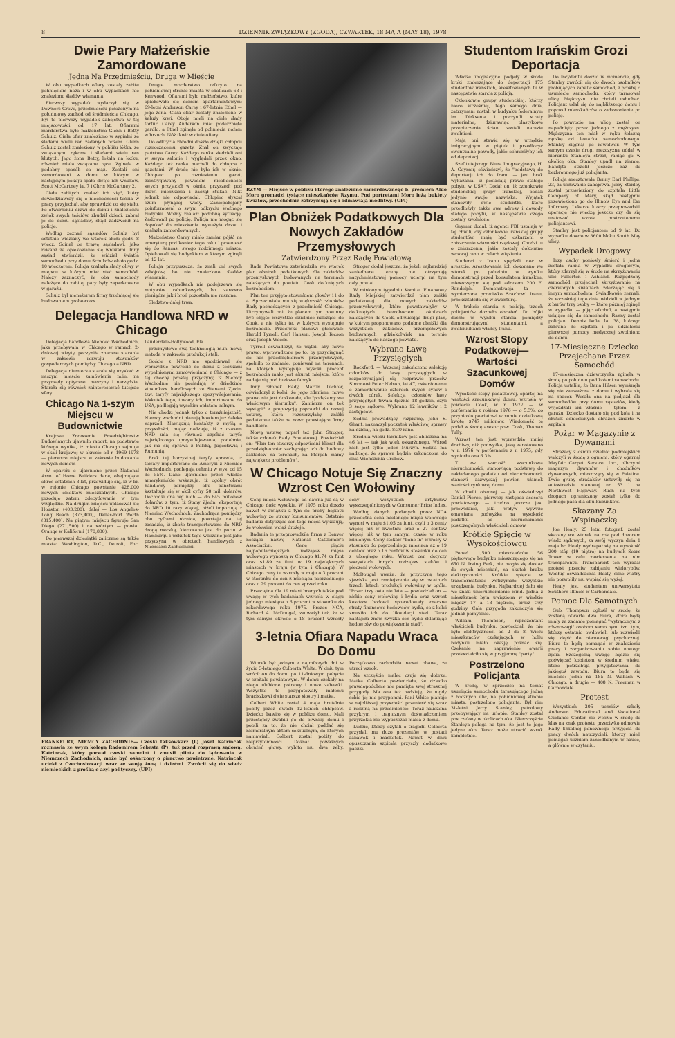8 DZIENNIK ZWIĄZKOWY (ZGODA), CZWARTEK, 18 MAJA (MAY 18), 1978
Dwie Pary Małżeńskie Zamordowane
Jedna Na Przedmieściu, Druga w Mieście
W obu wypadkach ofiary zostały zabite pchnięciem noża i w obu wypadkach nie znaleziono śladów włamania.
Pierwszy wypadek wydarzył się w Downers Grove, przedmieściu położonym na południowy zachód od śródmieścia Chicago. Był to pierwszy wypadek zabójstwa w tej miejscowości od 17 lat. Ofiarami morderstwa było małżeństwo Glenn i Betty Schulz. Ciała ofiar znaleziono w sypialni ze śladami wielu ran zadanych nożem. Glenn Schulz został znaleziony w pobliżu łóżka, ze związanymi rękoma i śladami wielu ran kłutych. Jego żona Betty, leżała na łóżku, również miała związane ręce. Zginęła w podobny sposób co mąż. Zostali oni zamordowani w domu w którym w następnym pokoju spało dwoje ich wnuków, Scott McCartney lat 7 i Chris McCartney 2.
Ciała zabitych znalazł ich zięć, który dowiedziawszy się o nieobecności teścia w pracy przyjechał, aby sprawdzić co się stało. Po otworzeniu drzwi do domu i znalezieniu zwłok swych teściów, zbudził dzieci, zabrał je do domu sąsiadów, skąd zadzwonił na policję.
Według zeznań sąsiadów Schulz był ostatnio widziany we wtorek około godz. 8 wiecz. Ścinał on trawę sąsiadowi, jako rewanż za opiekowanie się wnukami. Inny sąsiad stwierdził, że widział światła samochodu przy domu Schulzów około godz. 10 wieczorem. Policja znalazła ślady oliwy w miejscu w którym miał stać samochód. Należy zaznaczyć, że oba samochody należące do zabitej pary były zaparkowane w garażu.
Schulz był menażerem firmy trudniącej się budowaniem grobowców.
Drugie morderstwo odkryto na południowej stronie miasta w okolicach 63 i Kenwood. Ofiarami było małżeństwo, które opiekowało się domem apartamentowym: 69-letni Anderson Carey i 67-letnia Ethel — jego żona. Ciała ofiar zostały znalezione w kałuży krwi. Oboje mieli na ciele ślady tortur. Carey Anderson miał poderżnięte gardło, a Ethel zginęła od pchnięcia nożem w brzuch. Nóż tkwił w ciele ofiary.
Do odkrycia zbrodni doszło dzięki chłopcu roznoszącemu gazety. Znał on zwyczaje państwa Carey. Każdego ranka siedzieli oni w swym salonie i wyglądali przez okno. Każdego też ranka machali do chłopca z gazetami. W środę nie było ich w oknie. Chłopiec po rozniesieniu gazet, zaintrygowany powodem nieobecności swych przyjaciół w oknie, przyszedł pod drzwi mieszkania i zaczął stukać. Nikt jednak nie odpowiadał. Chłopiec słyszał szum płynącej wody. Zaniepokojony poinformował o swym odkryciu woźnego budynku. Woźny znalazł podobną sytuację. Zadzwonił po policję. Policja nie mogąc się dopukać do mieszkania wyważyła drzwi i znalazła zamordowanych.
Małżeństwo Carey miało zamiar pójść na emeryturę pod koniec tego roku i przenieść się do Kansas, swego rodzinnego miasta. Opiekowali się budynkiem w którym zginęli od 12 lat.
Policja przypuszcza, że znali oni swych zabójców, bo nie znaleziono śladów włamania.
W obu wypadkach nie podejrzewa się motywów rabunkowych, bo zarówno pieniądze jak i broń pozostała nie ruszona.
Śledztwo dalej trwa.
Delegacja Handlowa NRD w Chicago
Delegacja handlowa Niemiec Wschodnich, jaka przebywała w Chicago w ramach 2-dniowej wizyty, poczyniła znaczne starania w zakresie rozwoju stosunków gospodarczych pomiędzy Chicago a NRD.
Delegacja niemiecka starała się uzyskać w naszym mieście zamówienia m.in. na przyrządy optyczne, maszyny i narzędzia. Starała się również zainteresować tutejsze sfery
Chicago Na 1-szym Miejscu w Budownictwie
Krajowe Zrzeszenie Przedsiębiorstw Budowlanych ujawniło raport, na podstawie którego wynika, iż miasta Chicago zajmuje w skali krajowej w okresie od r. 1969-1978 — pierwsze miejsce w zakresie budowania nowych domów.
W oparciu o ujawnione przez National Assn. of Home Builders dane, obejmujące okres ostatnich 8 lat, przewiduje się, iż w br. w rejonie Chicago powstanie 428,000 nowych obiektów mieszkalnych. Chicago przoduje zatem zdecydowanie w tym względzie. Na drugim miejscu uplasował się Houston (403,200), dalej — Los Angeles-Long Beach (373,400), Dallas-Fort Worth (315,400). Na piątym miejscu figuruje San Diego (271,500) i na szóstym — powiat Orange w Kalifornii (170,800).
Do pierwszej dziesiątki zaliczane są także miasta: Washington, D.C., Detroit, Fort Lauderdale-Hollywood, Fla.
przemysłowe swą technologią m.in. nową metodą w zakresie produkcji stali.
Goście z NRD nie spodziewali się wprawdzie powrócić do domu z teczkami wypełnionymi zamówieniami z Chicago — z tej choćby prostej przyczyny, iż Niemcy Wschodnie nie posiadają w dziedzinie stosunków handlowych ze Stanami Zjedn. tzw. taryfy największego uprzywilejowania. Wskutek tego, towary ich, importowane do USA, podlegają wysokim opłatom celnym.
Nie chodzi jednak tylko o teraźniejszość. Niemcy wschodni planują bowiem już daleko naprzód. Nawiązują kontakty z myślą o przyszłości, mając nadzieję, iż z czasem NRD uda się również uzyskać taryfę największego uprzywilejowania, podobnie, jak ma się sprawa z Polską, Jugosławią i Rumunią.
Brak tej korzystnej taryfy sprawia, iż towary importowane do Ameryki z Niemiec Wschodnich, podlegają cełeniu w wys. od 15 do 55%. Dane ujawnione przez władze amerykańskie wskazują, iż ogólny obrót handlowy pomiędzy obu państwami kształtuje się w okół cyfry 50 mil. dolarów. Dochodzi ona wg nich — do 645 milionów dolarów, z tym, iż Stany Zjedn. eksportują do NRD 10 razy więcej, niżeli importują z Niemiec Wschodnich. Zachodząca pomiędzy obu cyframi różnica, powstaje na tej zasadzie, iż zboże transportowane do NRD drogą morską, kierowane jest do portu w Hamburgu i wskutek tego wliczane jest jako przyczyna w obrotach handlowych z Niemcami Zachodnimi.
FRANKFURT, NIEMCY ZACHODNIE— Czeski taksówkarz (L) Josef Katrincak rozmawia ze swym kolegą Radomirem Sebesta (P), tuż przed rozprawą sądową. Katrincak, który porwał czeski samolot i zmusił pilota do lądowania w Niemczech Zachodnich, może być oskarżony o piractwo powietrzne. Katrincak uciekł z Czechosłowacji wraz ze swoją żoną i dziećmi. Zwrócił się do władz niemieckich z prośbą o azyl polityczny. (UPI)
RZYM — Miejsce w pobliżu którego znaleziono zamordowanego b. premiera Aldo Moro gromadzi tysiące mieszkańców Rzymu. Pod portretami Moro leżą bukiety kwiatów, przechodnie zatrzymują się i odmawiają modlitwy. (UPI)
Plan Obniżek Podatkowych Dla Nowych Zakładów Przemysłowych
Zatwierdzony Przez Radę Powiatową
Rada Powiatowa zatwierdziła we wtorek plan obniżek podatkowych dla zakładów przemysłowych budowanych na terenach należących do powiatu Cook dotkniętych bezrobociem.
Plan ten przyjęto stosunkiem głosów 11 do 4. Sprzeciwiała mu się większość członków Rady pochodzących z przedmieść Chicago. Utrzymywali oni, że planem tym powinny być objęte wszystkie dzielnice należące do Cook, a nie tylko te, w których występuje bezrobocie. Przeciwko planowi głosowali: Harold Tyrrell, Carl Hansen, Joseph Tecson oraz Joseph Woods.
Tyrrell oświadczył, że wątpi, aby nowe prawo, wprowadzone po to, by przyciągnąć do nas przedsiębiorców przemysłowych, spełniło to zadanie, ponieważ na terenach, na których występuje wysoki procent bezrobocia mało jest akurat miejsca, które nadaje się pod budowę fabryk.
Inny członek Rady, Martin Tuchow, oświadczył z kolei, że jego zdaniem, nowe prawo nie jest doskonałe, ale "podążamy we właściwym kierunku". Zamierza on też wystąpić z propozycją poprawki do nowej ustawy, która rozszerzyłaby zniżki podatkowe także na nowo powstające firmy handlowe.
Nową ustawę poparł też John Stroger, także członek Rady Powiatowej. Powiedział on: "Plan ten stworzy odpowiedni klimat dla przedsiębiorców zachęcając ich do budowy zakładów na terenach, na których mamy największe problemów".
Stroger dodał jeszcze, że jeżeli najbardziej zaniedbane tereny nie otrzymają natychmiastowej pomocy ucierpi na tym cały powiat.
W minionym tygodniu Komitet Finansowy Rady Miejskiej zatwierdził plan zniżki podatkowej dla nowych zakładów przemysłowych, które powstawałyby w dotkniętych bezrobociem okolicach należących do Cook, odrzucając drugi plan, w którym proponowano podobne obniżki dla wszystkich zakładów przemysłowych budowanych gdziekolwiek na terenie należącym do naszego powiatu.
Wybrano Ławę Przysięgłych
Rockford. — Wczoraj zakończono selekcję członków do ławy przysięgłych w rozpoczynającej się rozprawie przeciw Simonowi Peter Nelson, lat 47, oskarżonemu o zamordowanie czterech swych synów i dwóch córek. Selekcja członków ławy przysięgłych trwała łącznie 18 godzin, czyli 3 sesje sądowe. Wybrano 12 ławników i 2 zastępców.
Sędzia prowadzący rozprawę, John S. Ghant, naznaczył początek właściwej sprawy na dzisiaj, na godz. 8:30 rano.
Średnia wieku ławników jest obliczana na 46 lat — tak jak wiek oskarżonego. Wśród nich jest tylko jeden Murzyn. Sędzia ma nadzieję, że sprawa będzie zakończona do dnia Wieńczenia Grobów.
W Chicago Notuje Się Znaczny Wzrost Cen Wołowiny
Ceny mięsa wołowego od dawna już są w Chicago dość wysokie. W 1975 roku doszło nawet w związku z tym do próby bojkotu wołowiny ze strony konsumentów. Ostatnie badania dotyczące cen tego mięsa wykazują, że wołowina wciąż drożeje.
Badania te przeprowadziła firma z Denver nosząca nazwę National Cattlemen's Association. Cenę pięciu najpopularniejszych rodzajów mięsa wołowego wynoszą w Chicago $1.74 za funt oraz $1.89 za funt w 19 największych miastach w kraju (w tym i Chicago). W Chicago ceny te wzrosły w maju o 3 procent w stosunku do cen z miesiąca poprzedniego oraz o 29 procent do cen sprzed roku.
Przeciętna dla 19 miast branych także pod uwagę w tych badaniach wzrosła w ciągu jednego miesiąca o 6 procent w stosunku do rekordowego roku 1975. Prezes NCA, Richard A. McDougal, zauważył też, że w tym samym okresie o 18 procent wzrosły ceny wszystkich artykułów wyszczególnionych w Consumer Price Index.
Według danych podanych przez NCA przeciętna cena mielonego mięsa wołowego wynosi w maju $1.05 za funt, czyli o 3 centy więcej niż w kwietniu oraz o 27 centów więcej niż w tym samym czasie w roku minionym. Ceny steków "bone-in" wzrosły w stosunku do poprzedniego miesiąca aż o 19 centów oraz o 16 centów w stosunku do cen z ubiegłego roku. Wzrost cen dotyczy wszystkich innych rodzajów steków i pieczeni wołowych.
McDougal uważa, że przyczyną tego zjawiska jest zmniejszenie się w ostatnich trzech latach produkcji wołowiny w ogóle. "Przez trzy ostatnie lata — powiedział on — niskie ceny wołowiny i bydła oraz wzrost kosztów hodowli spowodowały znaczne straty finansowe hodowców bydła, co z kolei zmusiło ich do likwidacji stad. Teraz nastąpiła znów zwyżka cen bydła sklaniając hodowców do powiększenia stad".
3-letnia Ofiara Napadu Wraca Do Domu
Wtorek był jednym z najmilszych dni w życiu 3-letniego Colberta White. W dniu tym wrócił on do domu po 11-dniowym pobycie w szpitalu powiatowym. W domu czekały na niego ulubione potrawy i nowe zabawki. Wszystko to przygotowały małemu braciszkowi dwie starsze siostry i matka.
Colbert White został 4 maja brutalnie pobity przez dwóch 12-letnich chłopców. Dziecko bawiło się w pobliżu domu. Mali przestępcy zwabili go do piwnicy domu i pobili za to, że nie chciał poddać się niemoralnym aktom seksualnym, do których namawiali. Colbert został pobity do nieprzytomności. Doznał poważnych obrażeń głowy, wybito mu dwa zęby. Początkowo zachodziła nawet obawa, że utraci wzrok.
Na szczęście malec czuje się dobrze. Matka Colberta powiedziała, że dziecko prawdopodobnie nie pamięta swej strasznej przygody. Ma ona też nadzieję, że nigdy sobie jej nie przypomni. Pani White planuje w najbliższej przyszłości przenieść się wraz z rodziną na przedmieście. Teraz nauczona przykrym i tragicznym doświadczeniem przyrzekła nie wypuszczać malca z domu.
Ludzie, którzy czytali o tragedii Colberta przysłali mu dużo prezentów w postaci zabawek i maskotek. Nawet w dniu opuszczania szpitala przyszły dodatkowe paczki.
Studentom Irańskim Grozi Deportacja
Władze imigracyjne podjęły w środę kroki zmierzające do deportacji 175 studentów irańskich, aresztowanych tu w następstwie starcia z policją.
Członkowie grupy studenckiej, którzy nieco wcześniej, tego samego dnia, zatrzymani zostali w budynku federalnym im. Dirksen'a i poczynili straty materialne, dziurawiąc plastykowe przepierzenia ścian, zostali narazie zwolnieni.
Mają oni stawić się w urzędzie imigracyjnym w piątek i przedłożyć ewentualne powody, jakie ochroniłyby ich od deportacji.
Szef tutejszego Biura Imigracyjnego, H. A. Geymer, oświadczył, że "podstawą do deportacji ich do Iranu — jest brak wykazania, iż posiadają prawo stałego pobytu w USA". Dodał on, iż członkowie studenckiej grupy irańskiej, podali jedynie swoje nazwiska. Wyjątek stanowiły dwie studentki, które przedłożyły także swe adresy i dowody stałego pobytu, w następstwie czego zostały zwolnione.
Geymer dodał, iż agenci FBI ustalają w tej chwili, czy członkowie irańskiej grupy studentów, mają być oskarżeni o zniszczenie własności rządowej. Chodzi tu o zniszczenia, jakie zostały dokonane wczoraj rano w celach więzienia.
Studenci z Iranu spędzili noc w areszcie. Aresztowania ich dokonano we wtorek po południu w wyniku demonstracji przed konsulatem irańskim, mieszczącym się pod adresem 200 E. Randolph. Demonstracja ta — wymierzona przeciwko Szachowi Iranu, przekształciła się w awanturę.
W trakcie starcia z policją, trzech policjantów doznało obrażeń. Do bójki doszło w wyniku starcia pomiędzy demonstrującymi studentami, a zwolennikami władcy Iranu.
Wzrost Stopy Podatkowej—Wartości Szacunkowej Domów
Wysokość stopy podatkowej, opartej na wartości szacunkowej domu, wzrosła w powiecie Cook, w r. 1977 — w porównaniu z rokiem 1976 — o 5.3%, co przyniosło powiatowi w sumie dodatkową kwotę $747 milionów. Wiadomość tę podał w środę asesor pow. Cook, Thomas Tully.
Wzrost ten jest wprawdzie mniej drażliwy, niż podwyżka, jaką zanotowano w r. 1976 w porównaniu z r. 1975, gdy wyniosła ona 6.3%.
T. zw. wartość szacunkowa nieruchomości, stanowiącą podstawę do nakładanego podatku od nieruchomości, stanowi zazwyczaj pewien ułamek wartości rynkowej domu.
W chwili obecnej — jak oświadczył Daniel Pierce, pierwszy zastępca asesora powiatowego — trudno jeszcze jest przewidzieć, jaki wpływ wywrze omawiana podwyżka na wysokość podatku od nieruchomości poszczególnych właścicieli domów.
Krótkie Spięcie w Wysokościowcu
Ponad 1,500 mieszkańców 56 piętrowego budynku mieszczącego się na 650 N. Irving Park, nie mogło się dostać do swych mieszkań, na skutek braku elektryczności. Krótkie spięcie w transformatorze wstrzymało wszystkie urządzenia budynku. Najbardziej dało się we znaki unieruchomienie wind. Jedna z mieszkanek była uwięziona w windzie między 17 a 18 piętrem, przez trzy godziny. Cała przygoda zakończyła się jednak pomyślnie.
William Thompson, reprezentant właścicieli budynku, powiedział, że nie było elektryczności od 2 do 8. Wielu mieszkańców czekających w hollu budynku miało okazję poznać się. Czekanie na naprawienie awarii przekształciło się w przyjemną "party".
Postrzelono Policjanta
W środę, w sprzeczce na temat usunięcia samochodu tarasującego jedną z bocznych ulic, na południowej stronie miasta, postrzelono policjanta. Był nim 31-letni Jerry Stanley, patrolowy przebywający na urlopie. Stanley został postrzelony w okolicach oka. Nieszczęście Stanleya polega na tym, że jest to jego jedyne oko. Teraz może utracić wzrok kompletnie.
Do incydentu doszło w momencie, gdy Stanley zwrócił się do dwóch osobników próbujących zapalić samochód, z prośbą o usunięcie samochodu, który tarasował ulicę. Mężczyźni nie chcieli usłuchać. Policjant udał się do najbliższego domu i poprosił mieszkańców o zadzwonienie po policję.
Po powrocie na ulicę został on napadnięty przez jednego z mężczyzn. Mężczyzna ten miał w ręku żelazną rączkę od lewarka samochodowego. Stanley sięgnął po rewolwer. W tym samym czasie drugi mężczyzna oddał w kierunku Stanleya strzał, raniąc go w okolicę oka. Stanley upadł na ziemię. Bandyta strzelił jeszcze raz do bezbronnego już policjanta.
Policja aresztowała Benny Earl Phillips, 23, za usiłowanie zabójstwa. Jerry Stanley został przewieziony do szpitala Little Company of Mary, skąd następnie przewieziono go do Illinois Eye and Ear Infirmary. Lekarze którzy przeprowadzili operację nie wiedzą jeszcze czy da się uratować wzrok postrzelonemu policjantowi.
Stanley jest policjantem od 9 lat. Do wypadku doszło w 8600 bloku South May ulicy.
Wypadek Drogowy
Trzy osoby poniosły śmierć i jedna została ranna w wypadku drogowym, który zdarzył się w środę na skrzyżowaniu ulic Fullerton i Ashland. Rozpędzony samochód przejechał skrzyżowanie na czerwonych światłach zderzając się z innym samochodem. Świadkowie zeznali, że wcześniej tego dnia widzieli w jednym z barów trzy osoby — które później zginęli w wypadku — pijąc alkohol, a następnie udające się do samochodu. Ranny został policjant Dennis Isola, lat 38, którego zabrano do szpitala i po udzieleniu pierwszej pomocy medycznej zwolniono do domu.
17-Miesięczne Dziecko Przejechane Przez Samochód
17-miesięczna dziewczynka zginęła w środę po południu pod kołami samochodu. Policja ustaliła, że Dana Hilsen wymknęła się nie zauważona z domu i wybrała się na spacer. Weszła ona na podjazd dla samochodów przy domu sąsiadów, kiedy wyjeżdżali oni właśnie — tyłem — z garażu. Dziecko dostało się pod koła i na skutek odniesionych obrażeń zmarło w szpitalu.
Pożar w Magazynie z Dywanami
Strażacy z ośmiu dzielnic podmiejskich walczyli w środę z ogniem, który ogarnął Mayfair Carpet Service, Inc., olbrzymi magazyn dywanów i chodników dywanowych, mieszczący się w Palatine. Dwie grupy strażaków ustawiły się na autostradzie stanowej nr. 53 i na Northwest Highway. Ruch na tych drogach ograniczony został tylko do jednego pasa dla obu kierunków.
Skazany Za Wspinaczkę
Joe Healy, 25 letni fotograf, został skazany we wtorek na rok pod dozorem władz sądowych, za swój wyczyn dnia 1 maja br. Healy wydrapał się na wysokość 200 stóp (19 piętro) na budynek Sears Tower w celu zawieszenia na nim transparentu. Transparent ten wyrażał protest przeciw zabijaniu wielorybów. Według oświadczenia Healy, silne wiatry nie pozwoliły mu wspiąć się wyżej.
Healy jest studentem uniwersytetu Southern Illinois w Carbondale.
Pomoc Dla Samotnych
Gub. Thompson ogłosił w środę, że zostaną otwarte dwa biura, które będą miały za zadanie pomagać "wytrąconym z równowagi" osobom samotnym, tzn. tym, którzy ostatnio owdowieli lub rozwiedli się, dojść do równowagi psychicznej. Biura te będą pomagać w znalezieniu pracy i zorganizowaniu sobie nowego życia. Szczególną uwagę będzie się poświęcać kobietom w średnim wieku, które potrzebują przygotowania do jakiegoś zawodu. Biura te będą się mieścić: jedno na 185 N. Wabash w Chicago, a drugie — 408 N. Freeman w Carbondale.
Protest
Wszystkich 205 uczniów szkoły Andersen Educational and Vocational Guidance Center nie weszło w środę do klas na znak protestu przeciwko odmowie Rady Szkolnej ponownego przyjęcia do pracy dwóch nauczycieli, którzy mieli pomagać uczniom zaniedbanym w nauce, a głównie w czytaniu.